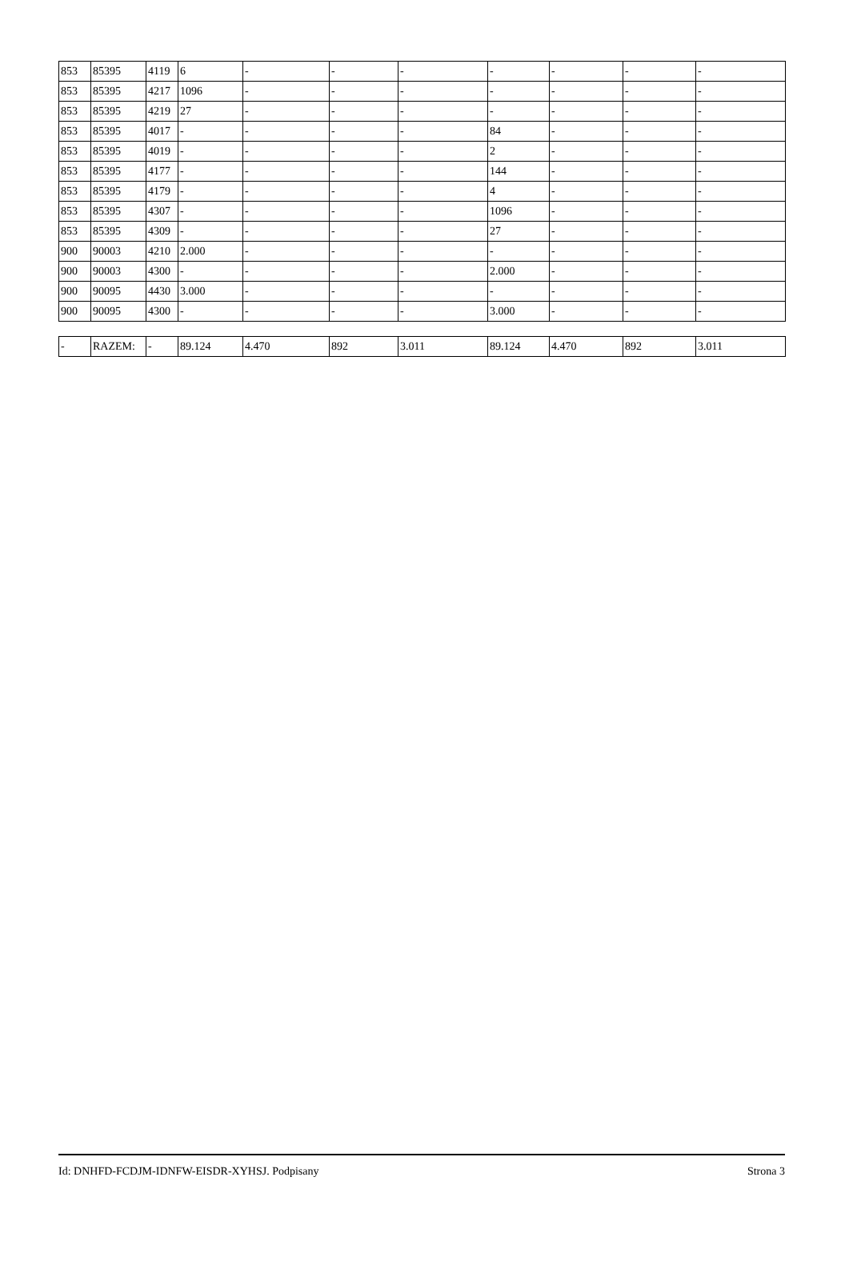| 853 | 85395 | 4119 | 6 | - | - | - | - | - | - | - |
| 853 | 85395 | 4217 | 1096 | - | - | - | - | - | - | - |
| 853 | 85395 | 4219 | 27 | - | - | - | - | - | - | - |
| 853 | 85395 | 4017 | - | - | - | - | 84 | - | - | - |
| 853 | 85395 | 4019 | - | - | - | - | 2 | - | - | - |
| 853 | 85395 | 4177 | - | - | - | - | 144 | - | - | - |
| 853 | 85395 | 4179 | - | - | - | - | 4 | - | - | - |
| 853 | 85395 | 4307 | - | - | - | - | 1096 | - | - | - |
| 853 | 85395 | 4309 | - | - | - | - | 27 | - | - | - |
| 900 | 90003 | 4210 | 2.000 | - | - | - | - | - | - | - |
| 900 | 90003 | 4300 | - | - | - | - | 2.000 | - | - | - |
| 900 | 90095 | 4430 | 3.000 | - | - | - | - | - | - | - |
| 900 | 90095 | 4300 | - | - | - | - | 3.000 | - | - | - |
| - | RAZEM: | - | 89.124 | 4.470 | 892 | 3.011 | 89.124 | 4.470 | 892 | 3.011 |
Id: DNHFD-FCDJM-IDNFW-EISDR-XYHSJ. Podpisany Strona 3